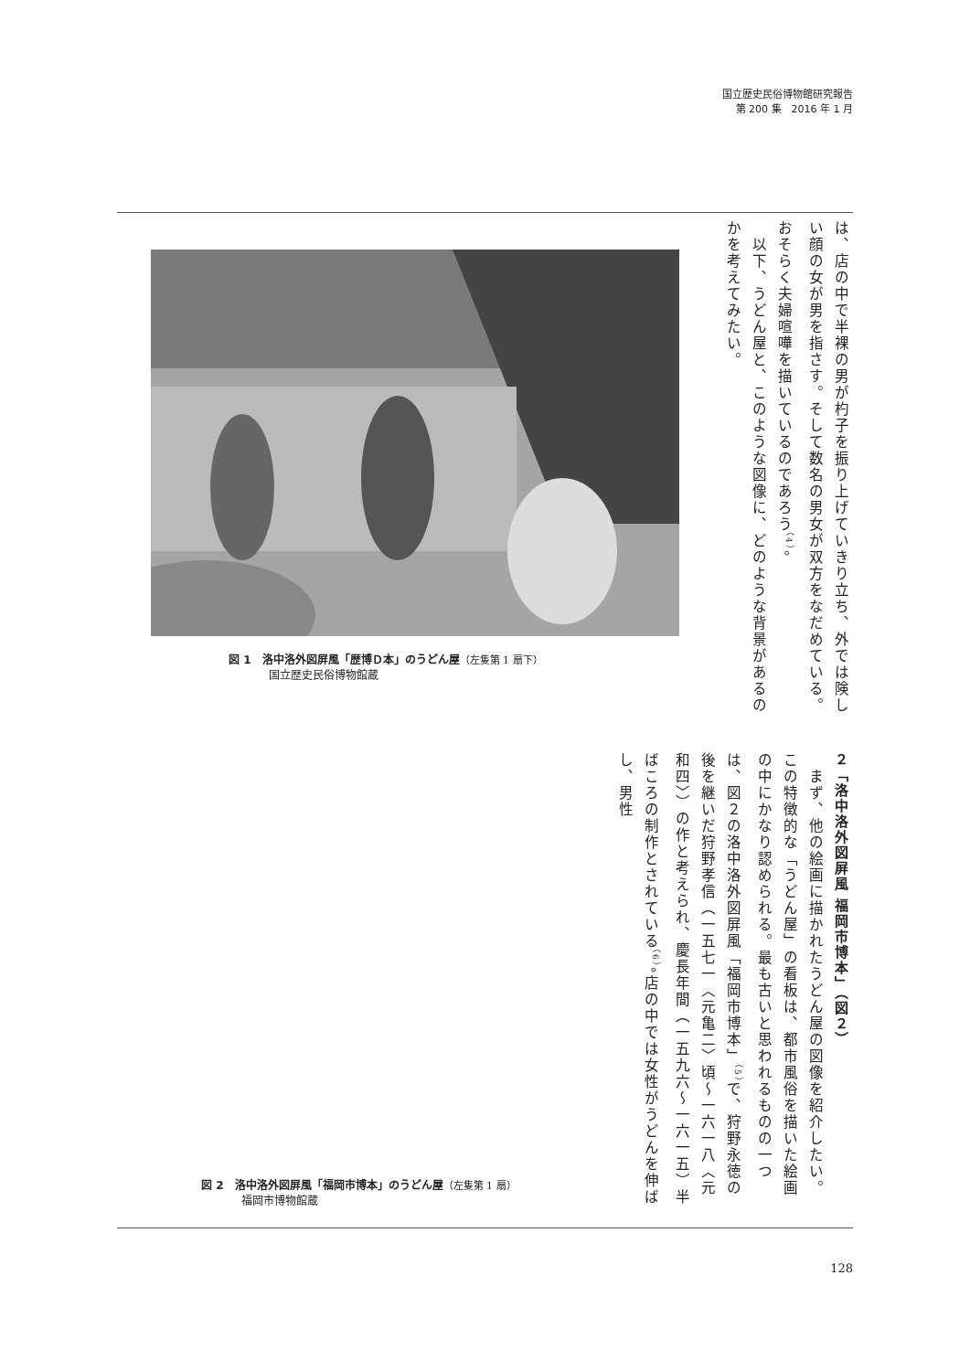国立歴史民俗博物館研究報告
第 200 集　2016 年 1 月
図 1　洛中洛外図屏風「歴博Ｄ本」のうどん屋（左隻第 1 扇下）
国立歴史民俗博物館蔵
は、店の中で半裸の男が杓子を振り上げていきり立ち、外では険しい顔の女が男を指さす。そして数名の男女が双方をなだめている。おそらく夫婦喧嘩を描いているのであろう<sup>（4）</sup>。
　以下、うどん屋と、このような図像に、どのような背景があるのかを考えてみたい。
図 2　洛中洛外図屏風「福岡市博本」のうどん屋（左隻第 1 扇）
福岡市博物館蔵
２「洛中洛外図屏風 福岡市博本」（図２）
　まず、他の絵画に描かれたうどん屋の図像を紹介したい。この特徴的な「うどん屋」の看板は、都市風俗を描いた絵画の中にかなり認められる。最も古いと思われるものの一つは、図２の洛中洛外図屏風「福岡市博本」<sup>（5）</sup>で、狩野永徳の後を継いだ狩野孝信（一五七一〈元亀二〉頃～一六一八〈元和四〉）の作と考えられ、慶長年間（一五九六～一六一五）半ばころの制作とされている<sup>（6）</sup>。店の中では女性がうどんを伸ばし、男性
128